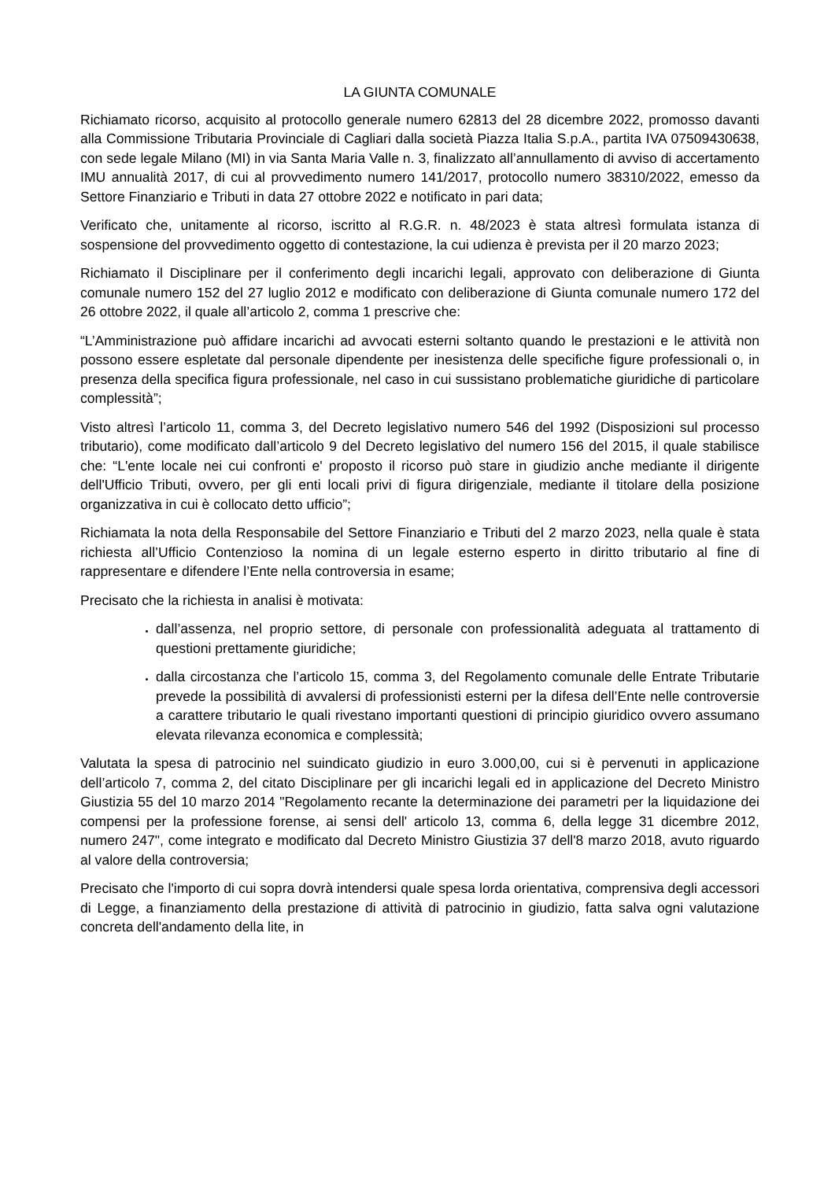LA GIUNTA COMUNALE
Richiamato ricorso, acquisito al protocollo generale numero 62813 del 28 dicembre 2022, promosso davanti alla Commissione Tributaria Provinciale di Cagliari dalla società Piazza Italia S.p.A., partita IVA 07509430638, con sede legale Milano (MI) in via Santa Maria Valle n. 3, finalizzato all’annullamento di avviso di accertamento IMU annualità 2017, di cui al provvedimento numero 141/2017, protocollo numero 38310/2022, emesso da Settore Finanziario e Tributi in data 27 ottobre 2022 e notificato in pari data;
Verificato che, unitamente al ricorso, iscritto al R.G.R. n. 48/2023 è stata altresì formulata istanza di sospensione del provvedimento oggetto di contestazione, la cui udienza è prevista per il 20 marzo 2023;
Richiamato il Disciplinare per il conferimento degli incarichi legali, approvato con deliberazione di Giunta comunale numero 152 del 27 luglio 2012 e modificato con deliberazione di Giunta comunale numero 172 del 26 ottobre 2022, il quale all’articolo 2, comma 1 prescrive che:
“L’Amministrazione può affidare incarichi ad avvocati esterni soltanto quando le prestazioni e le attività non possono essere espletate dal personale dipendente per inesistenza delle specifiche figure professionali o, in presenza della specifica figura professionale, nel caso in cui sussistano problematiche giuridiche di particolare complessità”;
Visto altresì l’articolo 11, comma 3, del Decreto legislativo numero 546 del 1992 (Disposizioni sul processo tributario), come modificato dall’articolo 9 del Decreto legislativo del numero 156 del 2015, il quale stabilisce che: “L'ente locale nei cui confronti e' proposto il ricorso può stare in giudizio anche mediante il dirigente dell'Ufficio Tributi, ovvero, per gli enti locali privi di figura dirigenziale, mediante il titolare della posizione organizzativa in cui è collocato detto ufficio”;
Richiamata la nota della Responsabile del Settore Finanziario e Tributi del 2 marzo 2023, nella quale è stata richiesta all’Ufficio Contenzioso la nomina di un legale esterno esperto in diritto tributario al fine di rappresentare e difendere l’Ente nella controversia in esame;
Precisato che la richiesta in analisi è motivata:
dall’assenza, nel proprio settore, di personale con professionalità adeguata al trattamento di questioni prettamente giuridiche;
dalla circostanza che l’articolo 15, comma 3, del Regolamento comunale delle Entrate Tributarie prevede la possibilità di avvalersi di professionisti esterni per la difesa dell’Ente nelle controversie a carattere tributario le quali rivestano importanti questioni di principio giuridico ovvero assumano elevata rilevanza economica e complessità;
Valutata la spesa di patrocinio nel suindicato giudizio in euro 3.000,00, cui si è pervenuti in applicazione dell’articolo 7, comma 2, del citato Disciplinare per gli incarichi legali ed in applicazione del Decreto Ministro Giustizia 55 del 10 marzo 2014 "Regolamento recante la determinazione dei parametri per la liquidazione dei compensi per la professione forense, ai sensi dell' articolo 13, comma 6, della legge 31 dicembre 2012, numero 247", come integrato e modificato dal Decreto Ministro Giustizia 37 dell'8 marzo 2018, avuto riguardo al valore della controversia;
Precisato che l'importo di cui sopra dovrà intendersi quale spesa lorda orientativa, comprensiva degli accessori di Legge, a finanziamento della prestazione di attività di patrocinio in giudizio, fatta salva ogni valutazione concreta dell'andamento della lite, in